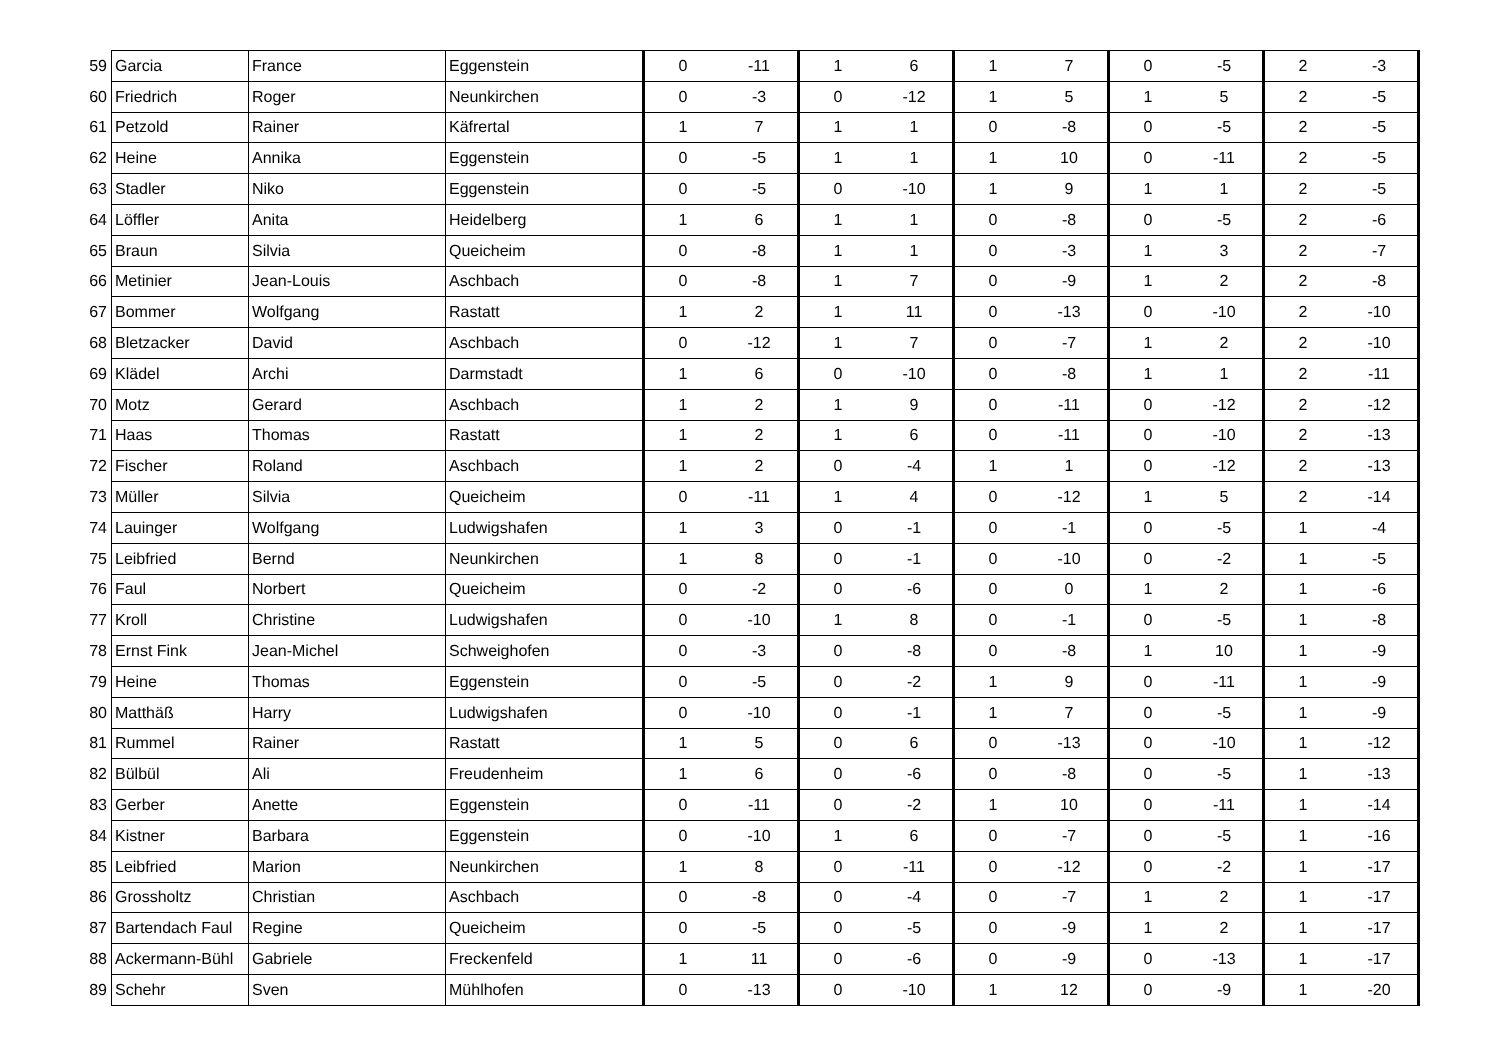| 59 | Garcia | France | Eggenstein | 0 | -11 | 1 | 6 | 1 | 7 | 0 | -5 | 2 | -3 |
| 60 | Friedrich | Roger | Neunkirchen | 0 | -3 | 0 | -12 | 1 | 5 | 1 | 5 | 2 | -5 |
| 61 | Petzold | Rainer | Käfrertal | 1 | 7 | 1 | 1 | 0 | -8 | 0 | -5 | 2 | -5 |
| 62 | Heine | Annika | Eggenstein | 0 | -5 | 1 | 1 | 1 | 10 | 0 | -11 | 2 | -5 |
| 63 | Stadler | Niko | Eggenstein | 0 | -5 | 0 | -10 | 1 | 9 | 1 | 1 | 2 | -5 |
| 64 | Löffler | Anita | Heidelberg | 1 | 6 | 1 | 1 | 0 | -8 | 0 | -5 | 2 | -6 |
| 65 | Braun | Silvia | Queicheim | 0 | -8 | 1 | 1 | 0 | -3 | 1 | 3 | 2 | -7 |
| 66 | Metinier | Jean-Louis | Aschbach | 0 | -8 | 1 | 7 | 0 | -9 | 1 | 2 | 2 | -8 |
| 67 | Bommer | Wolfgang | Rastatt | 1 | 2 | 1 | 11 | 0 | -13 | 0 | -10 | 2 | -10 |
| 68 | Bletzacker | David | Aschbach | 0 | -12 | 1 | 7 | 0 | -7 | 1 | 2 | 2 | -10 |
| 69 | Klädel | Archi | Darmstadt | 1 | 6 | 0 | -10 | 0 | -8 | 1 | 1 | 2 | -11 |
| 70 | Motz | Gerard | Aschbach | 1 | 2 | 1 | 9 | 0 | -11 | 0 | -12 | 2 | -12 |
| 71 | Haas | Thomas | Rastatt | 1 | 2 | 1 | 6 | 0 | -11 | 0 | -10 | 2 | -13 |
| 72 | Fischer | Roland | Aschbach | 1 | 2 | 0 | -4 | 1 | 1 | 0 | -12 | 2 | -13 |
| 73 | Müller | Silvia | Queicheim | 0 | -11 | 1 | 4 | 0 | -12 | 1 | 5 | 2 | -14 |
| 74 | Lauinger | Wolfgang | Ludwigshafen | 1 | 3 | 0 | -1 | 0 | -1 | 0 | -5 | 1 | -4 |
| 75 | Leibfried | Bernd | Neunkirchen | 1 | 8 | 0 | -1 | 0 | -10 | 0 | -2 | 1 | -5 |
| 76 | Faul | Norbert | Queicheim | 0 | -2 | 0 | -6 | 0 | 0 | 1 | 2 | 1 | -6 |
| 77 | Kroll | Christine | Ludwigshafen | 0 | -10 | 1 | 8 | 0 | -1 | 0 | -5 | 1 | -8 |
| 78 | Ernst Fink | Jean-Michel | Schweighofen | 0 | -3 | 0 | -8 | 0 | -8 | 1 | 10 | 1 | -9 |
| 79 | Heine | Thomas | Eggenstein | 0 | -5 | 0 | -2 | 1 | 9 | 0 | -11 | 1 | -9 |
| 80 | Matthäß | Harry | Ludwigshafen | 0 | -10 | 0 | -1 | 1 | 7 | 0 | -5 | 1 | -9 |
| 81 | Rummel | Rainer | Rastatt | 1 | 5 | 0 | 6 | 0 | -13 | 0 | -10 | 1 | -12 |
| 82 | Bülbül | Ali | Freudenheim | 1 | 6 | 0 | -6 | 0 | -8 | 0 | -5 | 1 | -13 |
| 83 | Gerber | Anette | Eggenstein | 0 | -11 | 0 | -2 | 1 | 10 | 0 | -11 | 1 | -14 |
| 84 | Kistner | Barbara | Eggenstein | 0 | -10 | 1 | 6 | 0 | -7 | 0 | -5 | 1 | -16 |
| 85 | Leibfried | Marion | Neunkirchen | 1 | 8 | 0 | -11 | 0 | -12 | 0 | -2 | 1 | -17 |
| 86 | Grossholtz | Christian | Aschbach | 0 | -8 | 0 | -4 | 0 | -7 | 1 | 2 | 1 | -17 |
| 87 | Bartendach Faul | Regine | Queicheim | 0 | -5 | 0 | -5 | 0 | -9 | 1 | 2 | 1 | -17 |
| 88 | Ackermann-Bühl | Gabriele | Freckenfeld | 1 | 11 | 0 | -6 | 0 | -9 | 0 | -13 | 1 | -17 |
| 89 | Schehr | Sven | Mühlhofen | 0 | -13 | 0 | -10 | 1 | 12 | 0 | -9 | 1 | -20 |